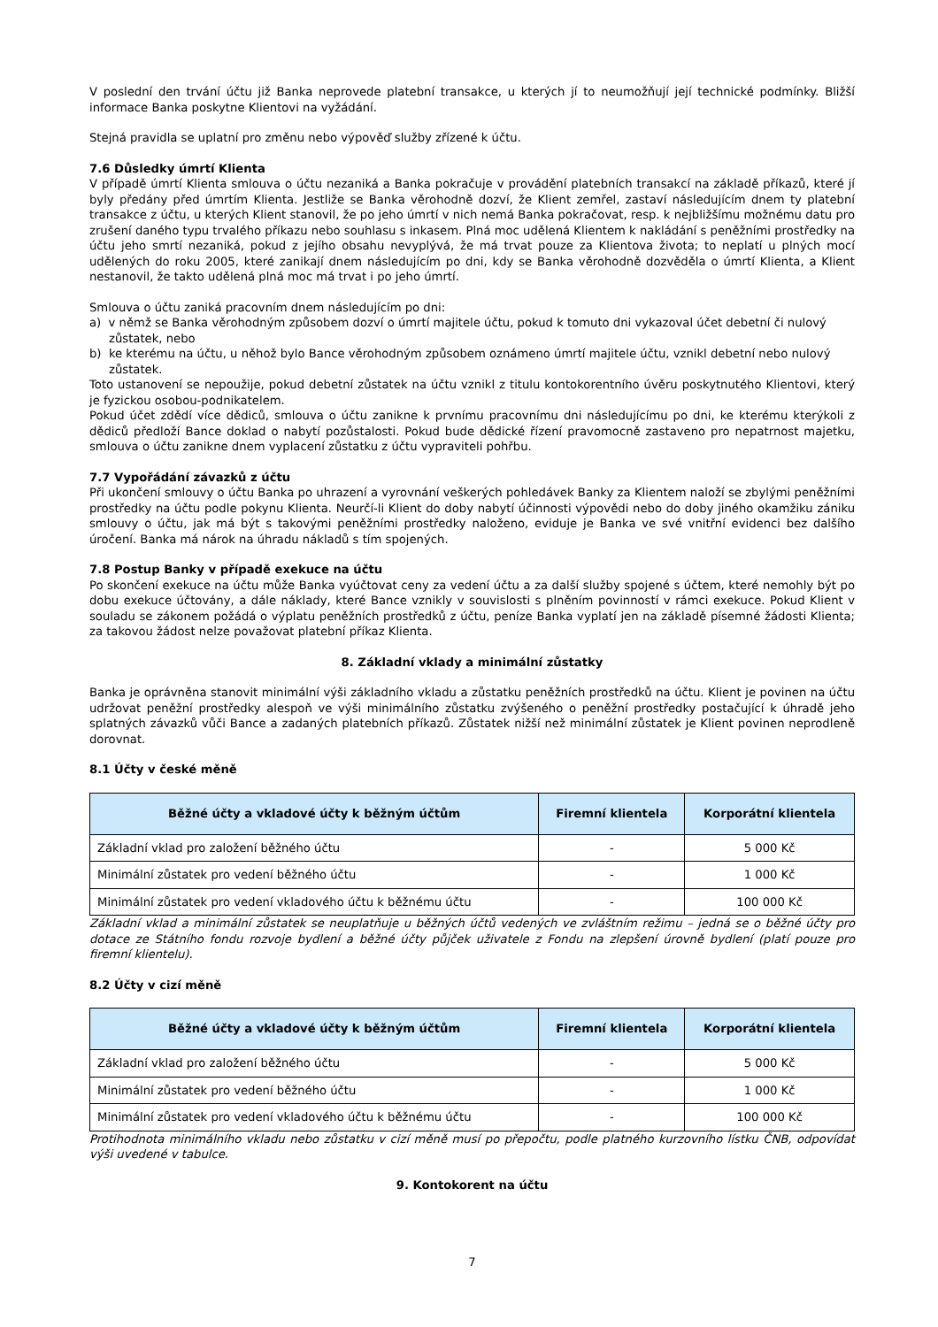V poslední den trvání účtu již Banka neprovede platební transakce, u kterých jí to neumožňují její technické podmínky. Bližší informace Banka poskytne Klientovi na vyžádání.
Stejná pravidla se uplatní pro změnu nebo výpověď služby zřízené k účtu.
7.6 Důsledky úmrtí Klienta
V případě úmrtí Klienta smlouva o účtu nezaniká a Banka pokračuje v provádění platebních transakcí na základě příkazů, které jí byly předány před úmrtím Klienta. Jestliže se Banka věrohodně dozví, že Klient zemřel, zastaví následujícím dnem ty platební transakce z účtu, u kterých Klient stanovil, že po jeho úmrtí v nich nemá Banka pokračovat, resp. k nejbližšímu možnému datu pro zrušení daného typu trvalého příkazu nebo souhlasu s inkasem. Plná moc udělená Klientem k nakládání s peněžními prostředky na účtu jeho smrtí nezaniká, pokud z jejího obsahu nevyplývá, že má trvat pouze za Klientova života; to neplatí u plných mocí udělených do roku 2005, které zanikají dnem následujícím po dni, kdy se Banka věrohodně dozvěděla o úmrtí Klienta, a Klient nestanovil, že takto udělená plná moc má trvat i po jeho úmrtí.
Smlouva o účtu zaniká pracovním dnem následujícím po dni:
a) v němž se Banka věrohodným způsobem dozví o úmrtí majitele účtu, pokud k tomuto dni vykazoval účet debetní či nulový zůstatek, nebo
b) ke kterému na účtu, u něhož bylo Bance věrohodným způsobem oznámeno úmrtí majitele účtu, vznikl debetní nebo nulový zůstatek.
Toto ustanovení se nepoužije, pokud debetní zůstatek na účtu vznikl z titulu kontokorentního úvěru poskytnutého Klientovi, který je fyzickou osobou-podnikatelem.
Pokud účet zdědí více dědiců, smlouva o účtu zanikne k prvnímu pracovnímu dni následujícímu po dni, ke kterému kterýkoli z dědiců předloží Bance doklad o nabytí pozůstalosti. Pokud bude dědické řízení pravomocně zastaveno pro nepatrnost majetku, smlouva o účtu zanikne dnem vyplacení zůstatku z účtu vypraviteli pohřbu.
7.7 Vypořádání závazků z účtu
Při ukončení smlouvy o účtu Banka po uhrazení a vyrovnání veškerých pohledávek Banky za Klientem naloží se zbylými peněžními prostředky na účtu podle pokynu Klienta. Neurčí-li Klient do doby nabytí účinnosti výpovědi nebo do doby jiného okamžiku zániku smlouvy o účtu, jak má být s takovými peněžními prostředky naloženo, eviduje je Banka ve své vnitřní evidenci bez dalšího úročení. Banka má nárok na úhradu nákladů s tím spojených.
7.8 Postup Banky v případě exekuce na účtu
Po skončení exekuce na účtu může Banka vyúčtovat ceny za vedení účtu a za další služby spojené s účtem, které nemohly být po dobu exekuce účtovány, a dále náklady, které Bance vznikly v souvislosti s plněním povinností v rámci exekuce. Pokud Klient v souladu se zákonem požádá o výplatu peněžních prostředků z účtu, peníze Banka vyplatí jen na základě písemné žádosti Klienta; za takovou žádost nelze považovat platební příkaz Klienta.
8. Základní vklady a minimální zůstatky
Banka je oprávněna stanovit minimální výši základního vkladu a zůstatku peněžních prostředků na účtu. Klient je povinen na účtu udržovat peněžní prostředky alespoň ve výši minimálního zůstatku zvýšeného o peněžní prostředky postačující k úhradě jeho splatných závazků vůči Bance a zadaných platebních příkazů. Zůstatek nižší než minimální zůstatek je Klient povinen neprodleně dorovnat.
8.1 Účty v české měně
| Běžné účty a vkladové účty k běžným účtům | Firemní klientela | Korporátní klientela |
| --- | --- | --- |
| Základní vklad pro založení běžného účtu | - | 5 000 Kč |
| Minimální zůstatek pro vedení běžného účtu | - | 1 000 Kč |
| Minimální zůstatek pro vedení vkladového účtu k běžnému účtu | - | 100 000 Kč |
Základní vklad a minimální zůstatek se neuplatňuje u běžných účtů vedených ve zvláštním režimu – jedná se o běžné účty pro dotace ze Státního fondu rozvoje bydlení a běžné účty půjček uživatele z Fondu na zlepšení úrovně bydlení (platí pouze pro firemní klientelu).
8.2 Účty v cizí měně
| Běžné účty a vkladové účty k běžným účtům | Firemní klientela | Korporátní klientela |
| --- | --- | --- |
| Základní vklad pro založení běžného účtu | - | 5 000 Kč |
| Minimální zůstatek pro vedení běžného účtu | - | 1 000 Kč |
| Minimální zůstatek pro vedení vkladového účtu k běžnému účtu | - | 100 000 Kč |
Protihodnota minimálního vkladu nebo zůstatku v cizí měně musí po přepočtu, podle platného kurzovního lístku ČNB, odpovídat výši uvedené v tabulce.
9. Kontokorent na účtu
7